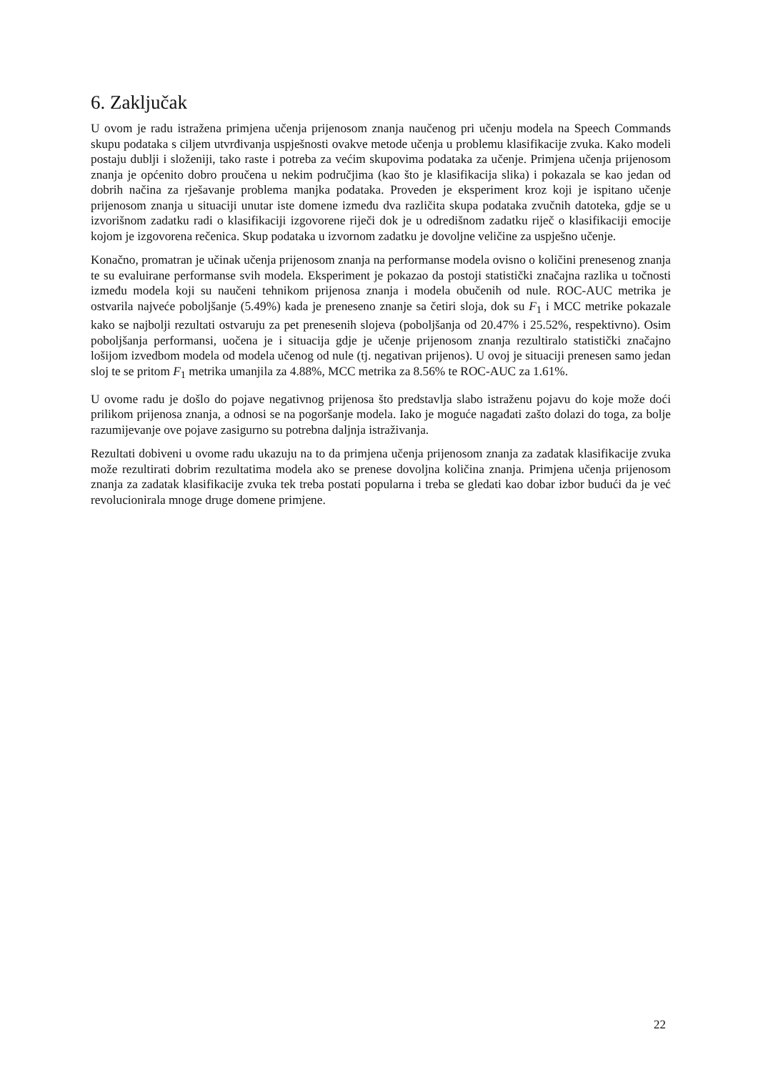6. Zaključak
U ovom je radu istražena primjena učenja prijenosom znanja naučenog pri učenju modela na Speech Commands skupu podataka s ciljem utvrđivanja uspješnosti ovakve metode učenja u problemu klasifikacije zvuka. Kako modeli postaju dublji i složeniji, tako raste i potreba za većim skupovima podataka za učenje. Primjena učenja prijenosom znanja je općenito dobro proučena u nekim područjima (kao što je klasifikacija slika) i pokazala se kao jedan od dobrih načina za rješavanje problema manjka podataka. Proveden je eksperiment kroz koji je ispitano učenje prijenosom znanja u situaciji unutar iste domene između dva različita skupa podataka zvučnih datoteka, gdje se u izvorišnom zadatku radi o klasifikaciji izgovorene riječi dok je u odredišnom zadatku riječ o klasifikaciji emocije kojom je izgovorena rečenica. Skup podataka u izvornom zadatku je dovoljne veličine za uspješno učenje.
Konačno, promatran je učinak učenja prijenosom znanja na performanse modela ovisno o količini prenesenog znanja te su evaluirane performanse svih modela. Eksperiment je pokazao da postoji statistički značajna razlika u točnosti između modela koji su naučeni tehnikom prijenosa znanja i modela obučenih od nule. ROC-AUC metrika je ostvarila najveće poboljšanje (5.49%) kada je preneseno znanje sa četiri sloja, dok su F<sub>1</sub> i MCC metrike pokazale kako se najbolji rezultati ostvaruju za pet prenesenih slojeva (poboljšanja od 20.47% i 25.52%, respektivno). Osim poboljšanja performansi, uočena je i situacija gdje je učenje prijenosom znanja rezultiralo statistički značajno lošijom izvedbom modela od modela učenog od nule (tj. negativan prijenos). U ovoj je situaciji prenesen samo jedan sloj te se pritom F<sub>1</sub> metrika umanjila za 4.88%, MCC metrika za 8.56% te ROC-AUC za 1.61%.
U ovome radu je došlo do pojave negativnog prijenosa što predstavlja slabo istraženu pojavu do koje može doći prilikom prijenosa znanja, a odnosi se na pogoršanje modela. Iako je moguće nagađati zašto dolazi do toga, za bolje razumijevanje ove pojave zasigurno su potrebna daljnja istraživanja.
Rezultati dobiveni u ovome radu ukazuju na to da primjena učenja prijenosom znanja za zadatak klasifikacije zvuka može rezultirati dobrim rezultatima modela ako se prenese dovoljna količina znanja. Primjena učenja prijenosom znanja za zadatak klasifikacije zvuka tek treba postati popularna i treba se gledati kao dobar izbor budući da je već revolucionirala mnoge druge domene primjene.
22